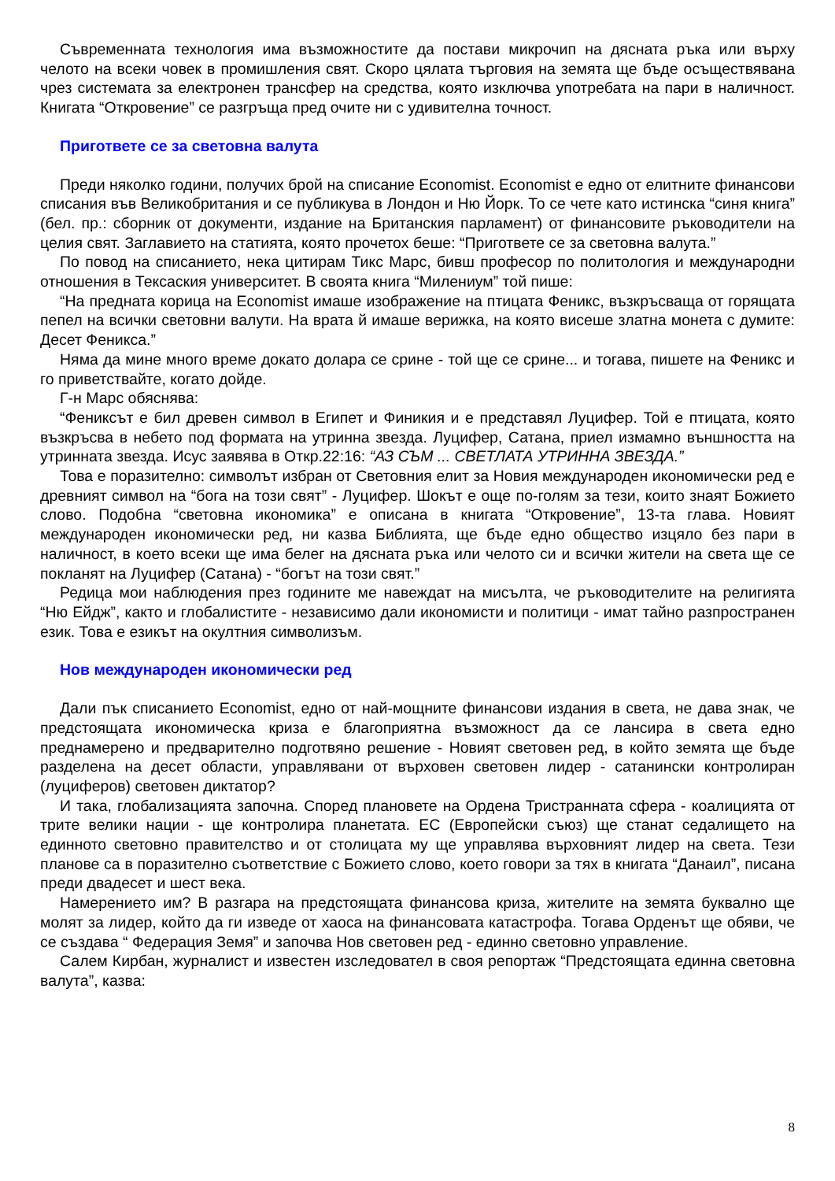Съвременната технология има възможностите да постави микрочип на дясната ръка или върху челото на всеки човек в промишления свят. Скоро цялата търговия на земята ще бъде осъществявана чрез системата за електронен трансфер на средства, която изключва употребата на пари в наличност. Книгата “Откровение” се разгръща пред очите ни с удивителна точност.
Пригответе се за световна валута
Преди няколко години, получих брой на списание Economist. Economist е едно от елитните финансови списания във Великобритания и се публикува в Лондон и Ню Йорк. То се чете като истинска “синя книга” (бел. пр.: сборник от документи, издание на Британския парламент) от финансовите ръководители на целия свят. Заглавието на статията, която прочетох беше: “Пригответе се за световна валута.”
По повод на списанието, нека цитирам Тикс Марс, бивш професор по политология и международни отношения в Тексаския университет. В своята книга “Милениум” той пише:
“На предната корица на Economist имаше изображение на птицата Феникс, възкръсваща от горящата пепел на всички световни валути. На врата й имаше верижка, на която висеше златна монета с думите: Десет Феникса.”
Няма да мине много време докато долара се срине - той ще се срине... и тогава, пишете на Феникс и го приветствайте, когато дойде.
Г-н Марс обяснява:
“Фениксът е бил древен символ в Египет и Финикия и е представял Луцифер. Той е птицата, която възкръсва в небето под формата на утринна звезда. Луцифер, Сатана, приел измамно външността на утринната звезда. Исус заявява в Откр.22:16: “АЗ СЪМ ... СВЕТЛАТА УТРИННА ЗВЕЗДА.”
Това е поразително: символът избран от Световния елит за Новия международен икономически ред е древният символ на “бога на този свят” - Луцифер. Шокът е още по-голям за тези, които знаят Божието слово. Подобна “световна икономика” е описана в книгата “Откровение”, 13-та глава. Новият международен икономически ред, ни казва Библията, ще бъде едно общество изцяло без пари в наличност, в което всеки ще има белег на дясната ръка или челото си и всички жители на света ще се покланят на Луцифер (Сатана) - “богът на този свят.”
Редица мои наблюдения през годините ме навеждат на мисълта, че ръководителите на религията “Ню Ейдж”, както и глобалистите - независимо дали икономисти и политици - имат тайно разпространен език. Това е езикът на окултния символизъм.
Нов международен икономически ред
Дали пък списанието Economist, едно от най-мощните финансови издания в света, не дава знак, че предстоящата икономическа криза е благоприятна възможност да се лансира в света едно преднамерено и предварително подготвяно решение - Новият световен ред, в който земята ще бъде разделена на десет области, управлявани от върховен световен лидер - сатанински контролиран (луциферов) световен диктатор?
И така, глобализацията започна. Според плановете на Ордена Тристранната сфера - коалицията от трите велики нации - ще контролира планетата. ЕС (Европейски съюз) ще станат седалището на единното световно правителство и от столицата му ще управлява върховният лидер на света. Тези планове са в поразително съответствие с Божието слово, което говори за тях в книгата “Данаил”, писана преди двадесет и шест века.
Намерението им? В разгара на предстоящата финансова криза, жителите на земята буквално ще молят за лидер, който да ги изведе от хаоса на финансовата катастрофа. Тогава Орденът ще обяви, че се създава “ Федерация Земя” и започва Нов световен ред - единно световно управление.
Салем Кирбан, журналист и известен изследовател в своя репортаж “Предстоящата единна световна валута”, казва:
8